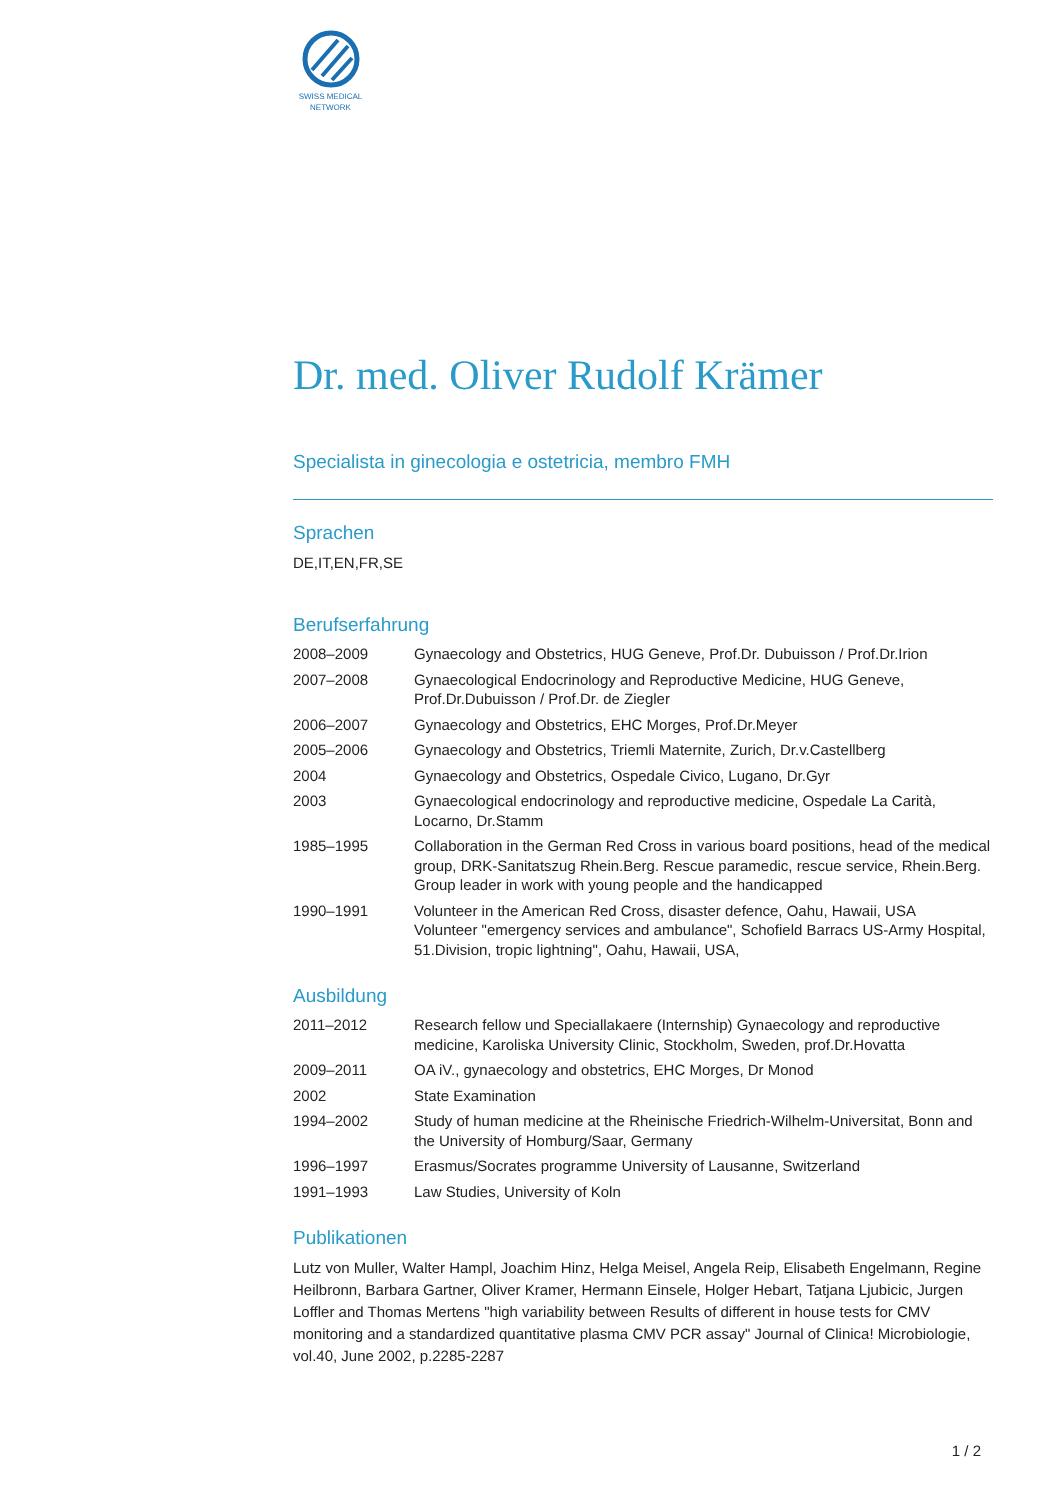SWISS MEDICAL
NETWORK
Dr. med. Oliver Rudolf Krämer
Specialista in ginecologia e ostetricia, membro FMH
Sprachen
DE,IT,EN,FR,SE
Berufserfahrung
| 2008–2009 | Gynaecology and Obstetrics, HUG Geneve, Prof.Dr. Dubuisson / Prof.Dr.Irion |
| 2007–2008 | Gynaecological Endocrinology and Reproductive Medicine, HUG Geneve, Prof.Dr.Dubuisson / Prof.Dr. de Ziegler |
| 2006–2007 | Gynaecology and Obstetrics, EHC Morges, Prof.Dr.Meyer |
| 2005–2006 | Gynaecology and Obstetrics, Triemli Maternite, Zurich, Dr.v.Castellberg |
| 2004 | Gynaecology and Obstetrics, Ospedale Civico, Lugano, Dr.Gyr |
| 2003 | Gynaecological endocrinology and reproductive medicine, Ospedale La Carità, Locarno, Dr.Stamm |
| 1985–1995 | Collaboration in the German Red Cross in various board positions, head of the medical group, DRK-Sanitatszug Rhein.Berg. Rescue paramedic, rescue service, Rhein.Berg. Group leader in work with young people and the handicapped |
| 1990–1991 | Volunteer in the American Red Cross, disaster defence, Oahu, Hawaii, USA Volunteer "emergency services and ambulance", Schofield Barracs US-Army Hospital, 51.Division, tropic lightning", Oahu, Hawaii, USA, |
Ausbildung
| 2011–2012 | Research fellow und Speciallakaere (Internship) Gynaecology and reproductive medicine, Karoliska University Clinic, Stockholm, Sweden, prof.Dr.Hovatta |
| 2009–2011 | OA iV., gynaecology and obstetrics, EHC Morges, Dr Monod |
| 2002 | State Examination |
| 1994–2002 | Study of human medicine at the Rheinische Friedrich-Wilhelm-Universitat, Bonn and the University of Homburg/Saar, Germany |
| 1996–1997 | Erasmus/Socrates programme University of Lausanne, Switzerland |
| 1991–1993 | Law Studies, University of Koln |
Publikationen
Lutz von Muller, Walter Hampl, Joachim Hinz, Helga Meisel, Angela Reip, Elisabeth Engelmann, Regine Heilbronn, Barbara Gartner, Oliver Kramer, Hermann Einsele, Holger Hebart, Tatjana Ljubicic, Jurgen Loffler and Thomas Mertens "high variability between Results of different in house tests for CMV monitoring and a standardized quantitative plasma CMV PCR assay" Journal of Clinica! Microbiologie, vol.40, June 2002, p.2285-2287
1 / 2